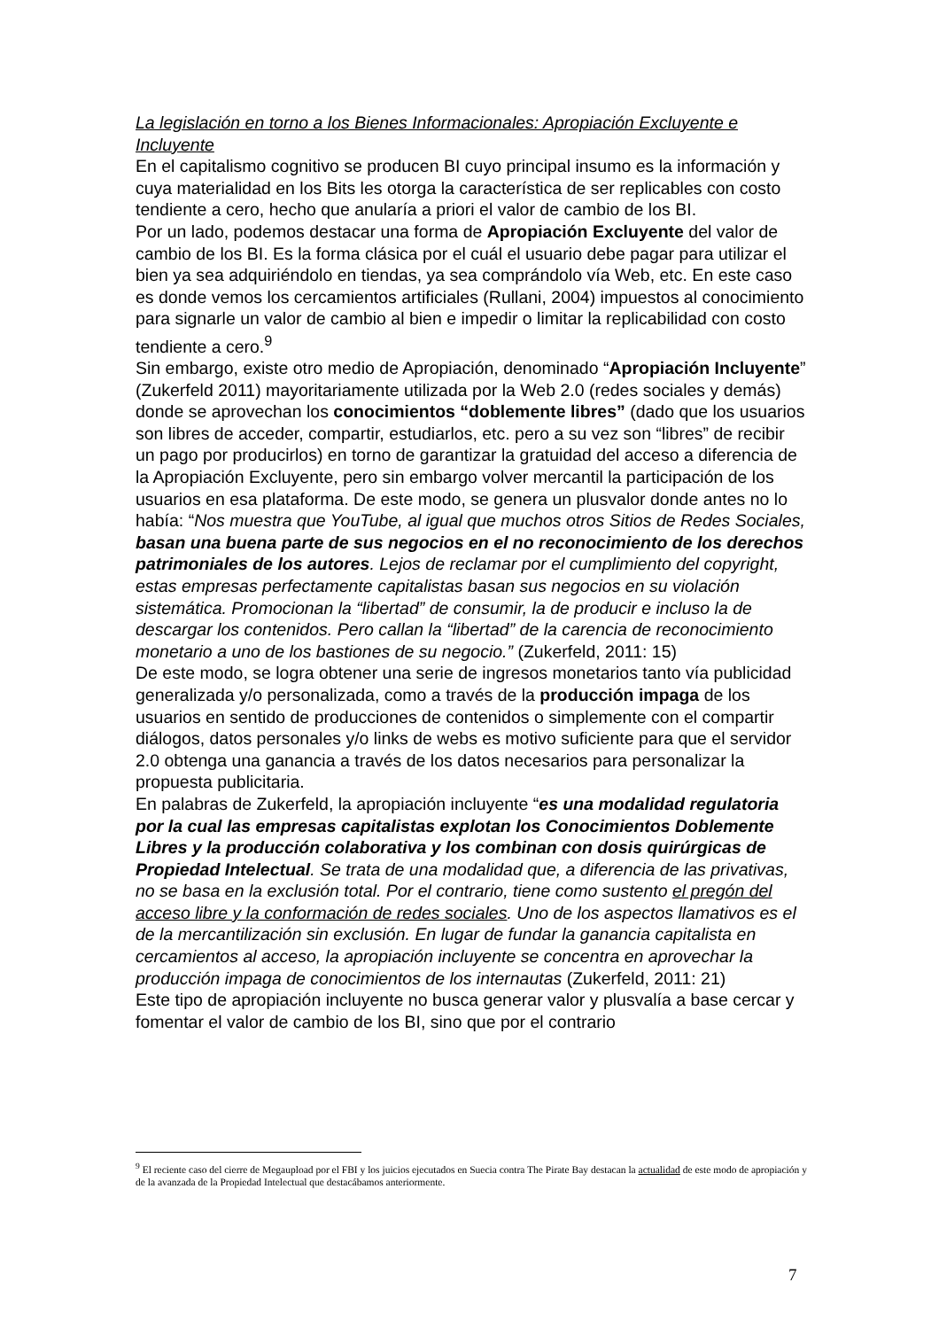La legislación en torno a los Bienes Informacionales: Apropiación Excluyente e Incluyente
En el capitalismo cognitivo se producen BI cuyo principal insumo es la información y cuya materialidad en los Bits les otorga la característica de ser replicables con costo tendiente a cero, hecho que anularía a priori el valor de cambio de los BI.
Por un lado, podemos destacar una forma de Apropiación Excluyente del valor de cambio de los BI. Es la forma clásica por el cuál el usuario debe pagar para utilizar el bien ya sea adquiriéndolo en tiendas, ya sea comprándolo vía Web, etc. En este caso es donde vemos los cercamientos artificiales (Rullani, 2004) impuestos al conocimiento para signarle un valor de cambio al bien e impedir o limitar la replicabilidad con costo tendiente a cero.<sup>9</sup>
Sin embargo, existe otro medio de Apropiación, denominado “Apropiación Incluyente” (Zukerfeld 2011) mayoritariamente utilizada por la Web 2.0 (redes sociales y demás) donde se aprovechan los conocimientos “doblemente libres” (dado que los usuarios son libres de acceder, compartir, estudiarlos, etc. pero a su vez son “libres” de recibir un pago por producirlos) en torno de garantizar la gratuidad del acceso a diferencia de la Apropiación Excluyente, pero sin embargo volver mercantil la participación de los usuarios en esa plataforma. De este modo, se genera un plusvalor donde antes no lo había: “Nos muestra que YouTube, al igual que muchos otros Sitios de Redes Sociales, basan una buena parte de sus negocios en el no reconocimiento de los derechos patrimoniales de los autores. Lejos de reclamar por el cumplimiento del copyright, estas empresas perfectamente capitalistas basan sus negocios en su violación sistemática. Promocionan la “libertad” de consumir, la de producir e incluso la de descargar los contenidos. Pero callan la “libertad” de la carencia de reconocimiento monetario a uno de los bastiones de su negocio.” (Zukerfeld, 2011: 15)
De este modo, se logra obtener una serie de ingresos monetarios tanto vía publicidad generalizada y/o personalizada, como a través de la producción impaga de los usuarios en sentido de producciones de contenidos o simplemente con el compartir diálogos, datos personales y/o links de webs es motivo suficiente para que el servidor 2.0 obtenga una ganancia a través de los datos necesarios para personalizar la propuesta publicitaria.
En palabras de Zukerfeld, la apropiación incluyente “es una modalidad regulatoria por la cual las empresas capitalistas explotan los Conocimientos Doblemente Libres y la producción colaborativa y los combinan con dosis quirúrgicas de Propiedad Intelectual. Se trata de una modalidad que, a diferencia de las privativas, no se basa en la exclusión total. Por el contrario, tiene como sustento el pregón del acceso libre y la conformación de redes sociales. Uno de los aspectos llamativos es el de la mercantilización sin exclusión. En lugar de fundar la ganancia capitalista en cercamientos al acceso, la apropiación incluyente se concentra en aprovechar la producción impaga de conocimientos de los internautas (Zukerfeld, 2011: 21)
Este tipo de apropiación incluyente no busca generar valor y plusvalía a base cercar y fomentar el valor de cambio de los BI, sino que por el contrario
<sup>9</sup> El reciente caso del cierre de Megaupload por el FBI y los juicios ejecutados en Suecia contra The Pirate Bay destacan la actualidad de este modo de apropiación y de la avanzada de la Propiedad Intelectual que destacábamos anteriormente.
7